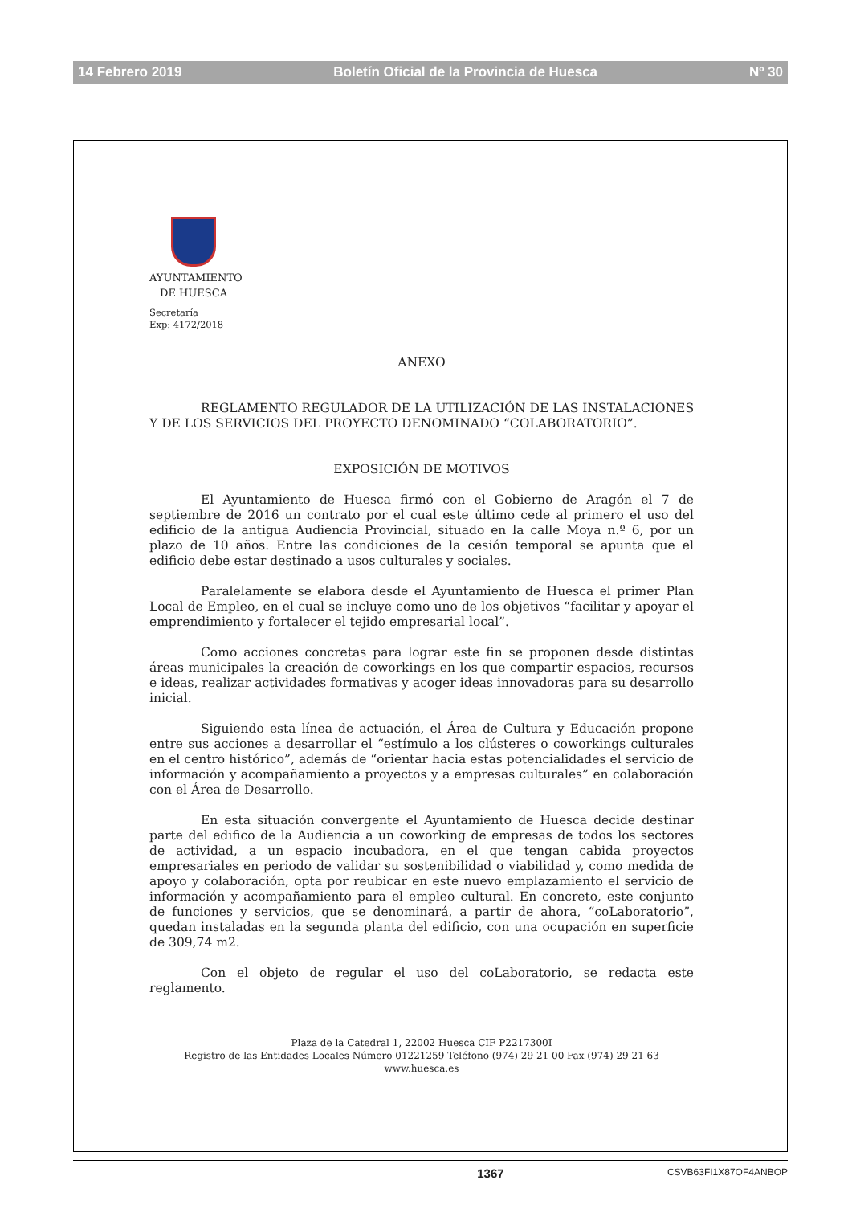14 Febrero 2019 Boletín Oficial de la Provincia de Huesca Nº 30
AYUNTAMIENTO
DE HUESCA
Secretaría
Exp: 4172/2018
ANEXO
REGLAMENTO REGULADOR DE LA UTILIZACIÓN DE LAS INSTALACIONES Y DE LOS SERVICIOS DEL PROYECTO DENOMINADO “COLABORATORIO”.
EXPOSICIÓN DE MOTIVOS
El Ayuntamiento de Huesca firmó con el Gobierno de Aragón el 7 de septiembre de 2016 un contrato por el cual este último cede al primero el uso del edificio de la antigua Audiencia Provincial, situado en la calle Moya n.º 6, por un plazo de 10 años. Entre las condiciones de la cesión temporal se apunta que el edificio debe estar destinado a usos culturales y sociales.
Paralelamente se elabora desde el Ayuntamiento de Huesca el primer Plan Local de Empleo, en el cual se incluye como uno de los objetivos “facilitar y apoyar el emprendimiento y fortalecer el tejido empresarial local”.
Como acciones concretas para lograr este fin se proponen desde distintas áreas municipales la creación de coworkings en los que compartir espacios, recursos e ideas, realizar actividades formativas y acoger ideas innovadoras para su desarrollo inicial.
Siguiendo esta línea de actuación, el Área de Cultura y Educación propone entre sus acciones a desarrollar el “estímulo a los clústeres o coworkings culturales en el centro histórico”, además de “orientar hacia estas potencialidades el servicio de información y acompañamiento a proyectos y a empresas culturales” en colaboración con el Área de Desarrollo.
En esta situación convergente el Ayuntamiento de Huesca decide destinar parte del edifico de la Audiencia a un coworking de empresas de todos los sectores de actividad, a un espacio incubadora, en el que tengan cabida proyectos empresariales en periodo de validar su sostenibilidad o viabilidad y, como medida de apoyo y colaboración, opta por reubicar en este nuevo emplazamiento el servicio de información y acompañamiento para el empleo cultural. En concreto, este conjunto de funciones y servicios, que se denominará, a partir de ahora, “coLaboratorio”, quedan instaladas en la segunda planta del edificio, con una ocupación en superficie de 309,74 m2.
Con el objeto de regular el uso del coLaboratorio, se redacta este reglamento.
Plaza de la Catedral 1, 22002 Huesca CIF P2217300I
Registro de las Entidades Locales Número 01221259 Teléfono (974) 29 21 00 Fax (974) 29 21 63
www.huesca.es
1367 CSVB63FI1X87OF4ANBOP